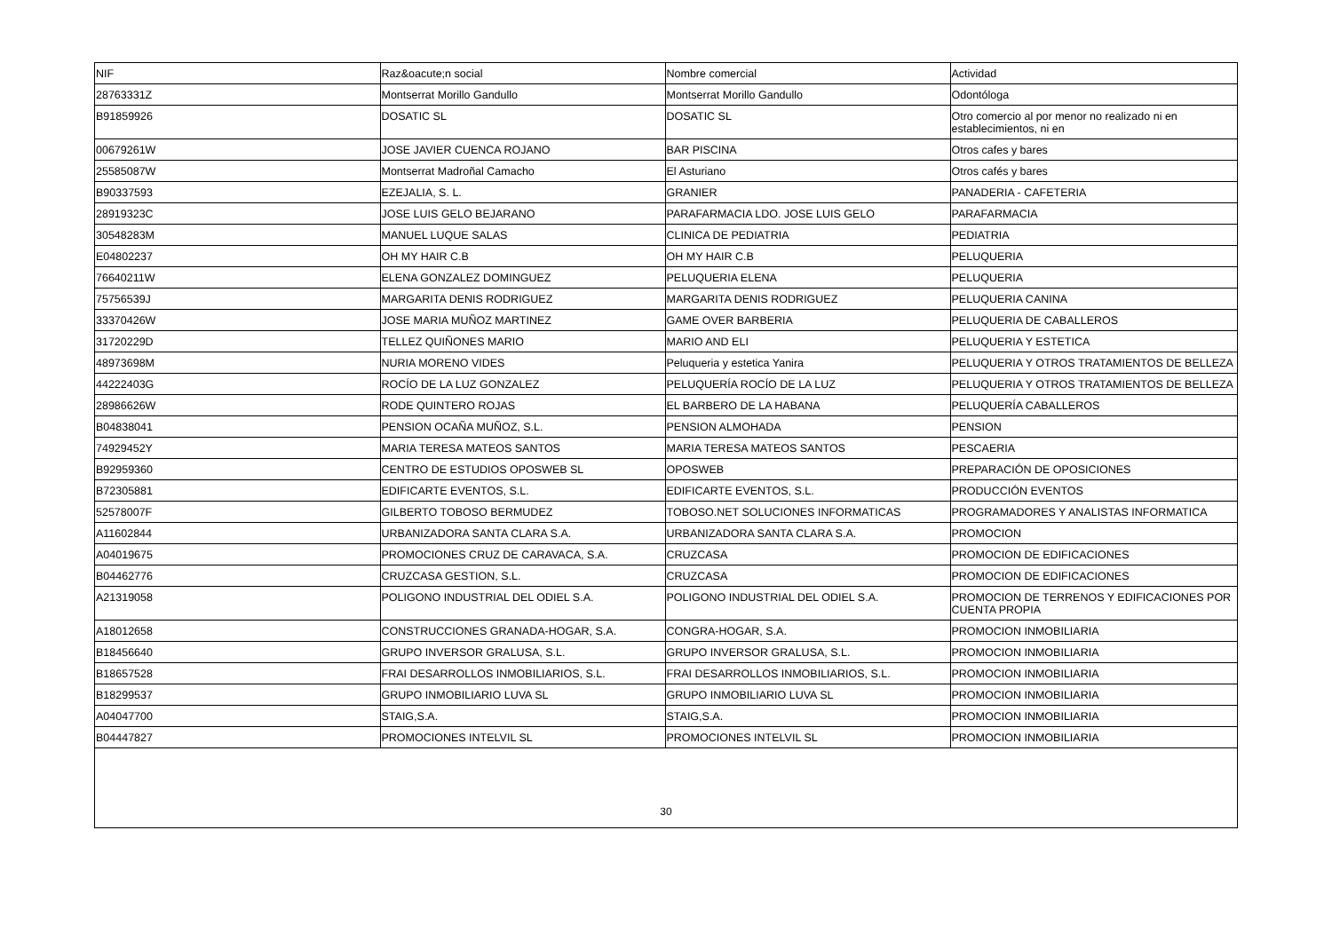| NIF | Raz&oacute;n social | Nombre comercial | Actividad |
| --- | --- | --- | --- |
| 28763331Z | Montserrat Morillo Gandullo | Montserrat Morillo Gandullo | Odontóloga |
| B91859926 | DOSATIC SL | DOSATIC SL | Otro comercio al por menor no realizado ni en establecimientos, ni en |
| 00679261W | JOSE JAVIER CUENCA ROJANO | BAR PISCINA | Otros cafes y bares |
| 25585087W | Montserrat Madroñal Camacho | El Asturiano | Otros cafés y bares |
| B90337593 | EZEJALIA, S. L. | GRANIER | PANADERIA - CAFETERIA |
| 28919323C | JOSE LUIS GELO BEJARANO | PARAFARMACIA LDO. JOSE LUIS GELO | PARAFARMACIA |
| 30548283M | MANUEL LUQUE SALAS | CLINICA DE PEDIATRIA | PEDIATRIA |
| E04802237 | OH MY HAIR C.B | OH MY HAIR C.B | PELUQUERIA |
| 76640211W | ELENA GONZALEZ DOMINGUEZ | PELUQUERIA ELENA | PELUQUERIA |
| 75756539J | MARGARITA DENIS RODRIGUEZ | MARGARITA DENIS RODRIGUEZ | PELUQUERIA CANINA |
| 33370426W | JOSE MARIA MUÑOZ MARTINEZ | GAME OVER BARBERIA | PELUQUERIA DE CABALLEROS |
| 31720229D | TELLEZ QUIÑONES MARIO | MARIO AND ELI | PELUQUERIA Y ESTETICA |
| 48973698M | NURIA MORENO VIDES | Peluqueria y estetica Yanira | PELUQUERIA Y OTROS TRATAMIENTOS DE BELLEZA |
| 44222403G | ROCÍO DE LA LUZ GONZALEZ | PELUQUERÍA ROCÍO DE LA LUZ | PELUQUERIA Y OTROS TRATAMIENTOS DE BELLEZA |
| 28986626W | RODE QUINTERO ROJAS | EL BARBERO DE LA HABANA | PELUQUERÍA CABALLEROS |
| B04838041 | PENSION OCAÑA MUÑOZ, S.L. | PENSION ALMOHADA | PENSION |
| 74929452Y | MARIA TERESA MATEOS SANTOS | MARIA TERESA MATEOS SANTOS | PESCAERIA |
| B92959360 | CENTRO DE ESTUDIOS OPOSWEB SL | OPOSWEB | PREPARACIÓN DE OPOSICIONES |
| B72305881 | EDIFICARTE EVENTOS, S.L. | EDIFICARTE EVENTOS, S.L. | PRODUCCIÓN EVENTOS |
| 52578007F | GILBERTO TOBOSO BERMUDEZ | TOBOSO.NET SOLUCIONES INFORMATICAS | PROGRAMADORES Y ANALISTAS INFORMATICA |
| A11602844 | URBANIZADORA SANTA CLARA S.A. | URBANIZADORA SANTA CLARA S.A. | PROMOCION |
| A04019675 | PROMOCIONES CRUZ DE CARAVACA, S.A. | CRUZCASA | PROMOCION DE EDIFICACIONES |
| B04462776 | CRUZCASA GESTION, S.L. | CRUZCASA | PROMOCION DE EDIFICACIONES |
| A21319058 | POLIGONO INDUSTRIAL DEL ODIEL S.A. | POLIGONO INDUSTRIAL DEL ODIEL S.A. | PROMOCION DE TERRENOS Y EDIFICACIONES POR CUENTA PROPIA |
| A18012658 | CONSTRUCCIONES GRANADA-HOGAR, S.A. | CONGRA-HOGAR, S.A. | PROMOCION INMOBILIARIA |
| B18456640 | GRUPO INVERSOR GRALUSA, S.L. | GRUPO INVERSOR GRALUSA, S.L. | PROMOCION INMOBILIARIA |
| B18657528 | FRAI DESARROLLOS INMOBILIARIOS, S.L. | FRAI DESARROLLOS INMOBILIARIOS, S.L. | PROMOCION INMOBILIARIA |
| B18299537 | GRUPO INMOBILIARIO LUVA SL | GRUPO INMOBILIARIO LUVA SL | PROMOCION INMOBILIARIA |
| A04047700 | STAIG,S.A. | STAIG,S.A. | PROMOCION INMOBILIARIA |
| B04447827 | PROMOCIONES INTELVIL SL | PROMOCIONES INTELVIL SL | PROMOCION INMOBILIARIA |
30